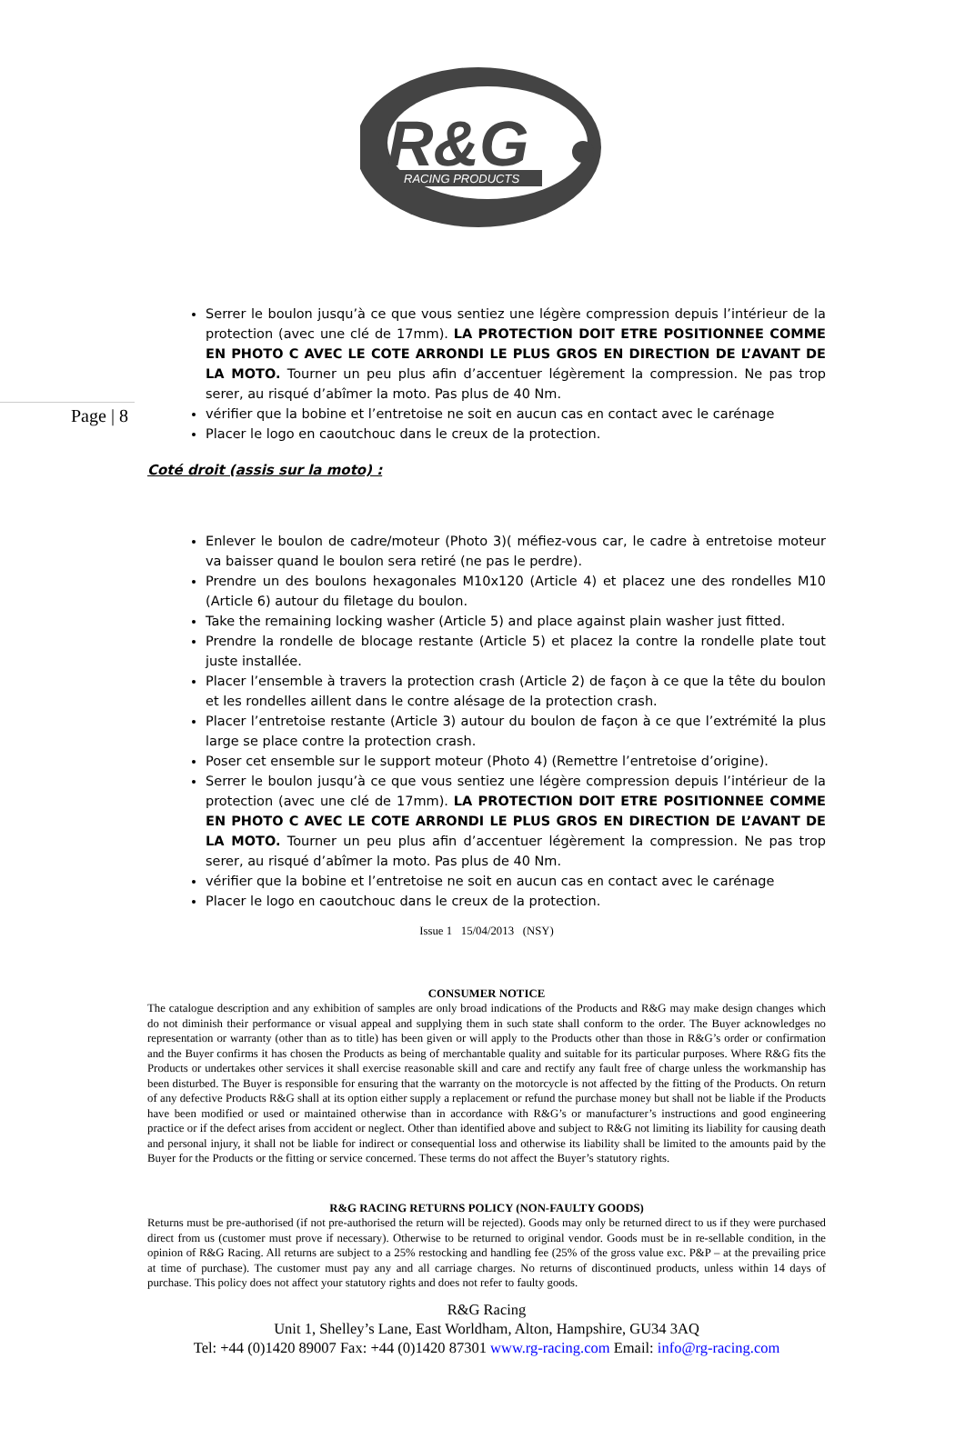R&G
RACING PRODUCTS
Page | 8
Serrer le boulon jusqu’à ce que vous sentiez une légère compression depuis l’intérieur de la protection (avec une clé de 17mm). LA PROTECTION DOIT ETRE POSITIONNEE COMME EN PHOTO C AVEC LE COTE ARRONDI LE PLUS GROS EN DIRECTION DE L’AVANT DE LA MOTO. Tourner un peu plus afin d’accentuer légèrement la compression. Ne pas trop serer, au risqué d’abîmer la moto. Pas plus de 40 Nm.
vérifier que la bobine et l’entretoise ne soit en aucun cas en contact avec le carénage
Placer le logo en caoutchouc dans le creux de la protection.
Coté droit (assis sur la moto) :
Enlever le boulon de cadre/moteur (Photo 3)( méfiez-vous car, le cadre à entretoise moteur va baisser quand le boulon sera retiré (ne pas le perdre).
Prendre un des boulons hexagonales M10x120 (Article 4) et placez une des rondelles M10 (Article 6) autour du filetage du boulon.
Take the remaining locking washer (Article 5) and place against plain washer just fitted.
Prendre la rondelle de blocage restante (Article 5) et placez la contre la rondelle plate tout juste installée.
Placer l’ensemble à travers la protection crash (Article 2) de façon à ce que la tête du boulon et les rondelles aillent dans le contre alésage de la protection crash.
Placer l’entretoise restante (Article 3) autour du boulon de façon à ce que l’extrémité la plus large se place contre la protection crash.
Poser cet ensemble sur le support moteur (Photo 4) (Remettre l’entretoise d’origine).
Serrer le boulon jusqu’à ce que vous sentiez une légère compression depuis l’intérieur de la protection (avec une clé de 17mm). LA PROTECTION DOIT ETRE POSITIONNEE COMME EN PHOTO C AVEC LE COTE ARRONDI LE PLUS GROS EN DIRECTION DE L’AVANT DE LA MOTO. Tourner un peu plus afin d’accentuer légèrement la compression. Ne pas trop serer, au risqué d’abîmer la moto. Pas plus de 40 Nm.
vérifier que la bobine et l’entretoise ne soit en aucun cas en contact avec le carénage
Placer le logo en caoutchouc dans le creux de la protection.
Issue 1 15/04/2013 (NSY)
CONSUMER NOTICE
The catalogue description and any exhibition of samples are only broad indications of the Products and R&G may make design changes which do not diminish their performance or visual appeal and supplying them in such state shall conform to the order. The Buyer acknowledges no representation or warranty (other than as to title) has been given or will apply to the Products other than those in R&G’s order or confirmation and the Buyer confirms it has chosen the Products as being of merchantable quality and suitable for its particular purposes. Where R&G fits the Products or undertakes other services it shall exercise reasonable skill and care and rectify any fault free of charge unless the workmanship has been disturbed. The Buyer is responsible for ensuring that the warranty on the motorcycle is not affected by the fitting of the Products. On return of any defective Products R&G shall at its option either supply a replacement or refund the purchase money but shall not be liable if the Products have been modified or used or maintained otherwise than in accordance with R&G’s or manufacturer’s instructions and good engineering practice or if the defect arises from accident or neglect. Other than identified above and subject to R&G not limiting its liability for causing death and personal injury, it shall not be liable for indirect or consequential loss and otherwise its liability shall be limited to the amounts paid by the Buyer for the Products or the fitting or service concerned. These terms do not affect the Buyer’s statutory rights.
R&G RACING RETURNS POLICY (NON-FAULTY GOODS)
Returns must be pre-authorised (if not pre-authorised the return will be rejected). Goods may only be returned direct to us if they were purchased direct from us (customer must prove if necessary). Otherwise to be returned to original vendor. Goods must be in re-sellable condition, in the opinion of R&G Racing. All returns are subject to a 25% restocking and handling fee (25% of the gross value exc. P&P – at the prevailing price at time of purchase). The customer must pay any and all carriage charges. No returns of discontinued products, unless within 14 days of purchase. This policy does not affect your statutory rights and does not refer to faulty goods.
R&G Racing
Unit 1, Shelley’s Lane, East Worldham, Alton, Hampshire, GU34 3AQ
Tel: +44 (0)1420 89007 Fax: +44 (0)1420 87301 www.rg-racing.com Email: info@rg-racing.com